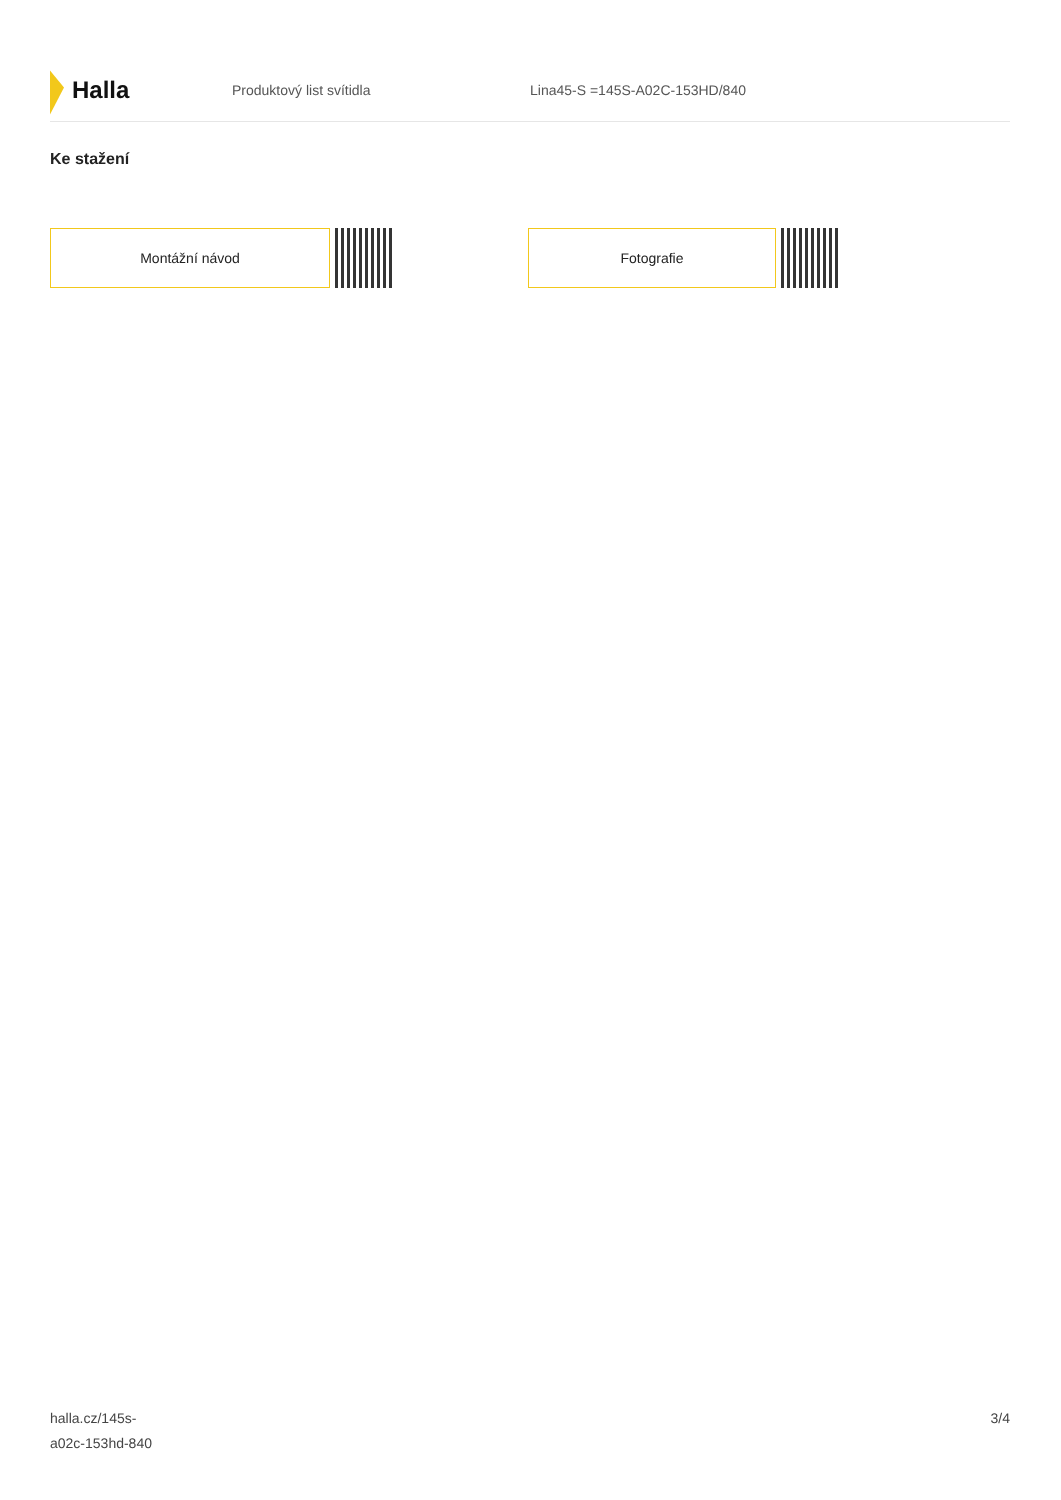Halla
Produktový list svítidla Lina45-S =145S-A02C-153HD/840
Ke stažení
Montážní návod Fotografie
halla.cz/145s-
a02c-153hd-840
3/4